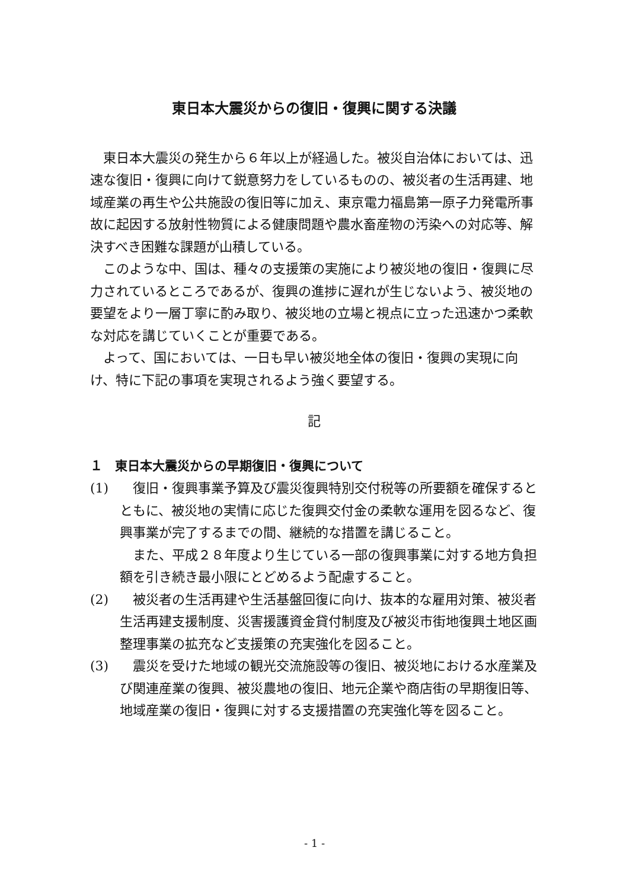東日本大震災からの復旧・復興に関する決議
東日本大震災の発生から６年以上が経過した。被災自治体においては、迅速な復旧・復興に向けて鋭意努力をしているものの、被災者の生活再建、地域産業の再生や公共施設の復旧等に加え、東京電力福島第一原子力発電所事故に起因する放射性物質による健康問題や農水畜産物の汚染への対応等、解決すべき困難な課題が山積している。
このような中、国は、種々の支援策の実施により被災地の復旧・復興に尽力されているところであるが、復興の進捗に遅れが生じないよう、被災地の要望をより一層丁寧に酌み取り、被災地の立場と視点に立った迅速かつ柔軟な対応を講じていくことが重要である。
よって、国においては、一日も早い被災地全体の復旧・復興の実現に向け、特に下記の事項を実現されるよう強く要望する。
記
１　東日本大震災からの早期復旧・復興について
(1) 復旧・復興事業予算及び震災復興特別交付税等の所要額を確保するとともに、被災地の実情に応じた復興交付金の柔軟な運用を図るなど、復興事業が完了するまでの間、継続的な措置を講じること。
また、平成２８年度より生じている一部の復興事業に対する地方負担額を引き続き最小限にとどめるよう配慮すること。
(2) 被災者の生活再建や生活基盤回復に向け、抜本的な雇用対策、被災者生活再建支援制度、災害援護資金貸付制度及び被災市街地復興土地区画整理事業の拡充など支援策の充実強化を図ること。
(3) 震災を受けた地域の観光交流施設等の復旧、被災地における水産業及び関連産業の復興、被災農地の復旧、地元企業や商店街の早期復旧等、地域産業の復旧・復興に対する支援措置の充実強化等を図ること。
- 1 -